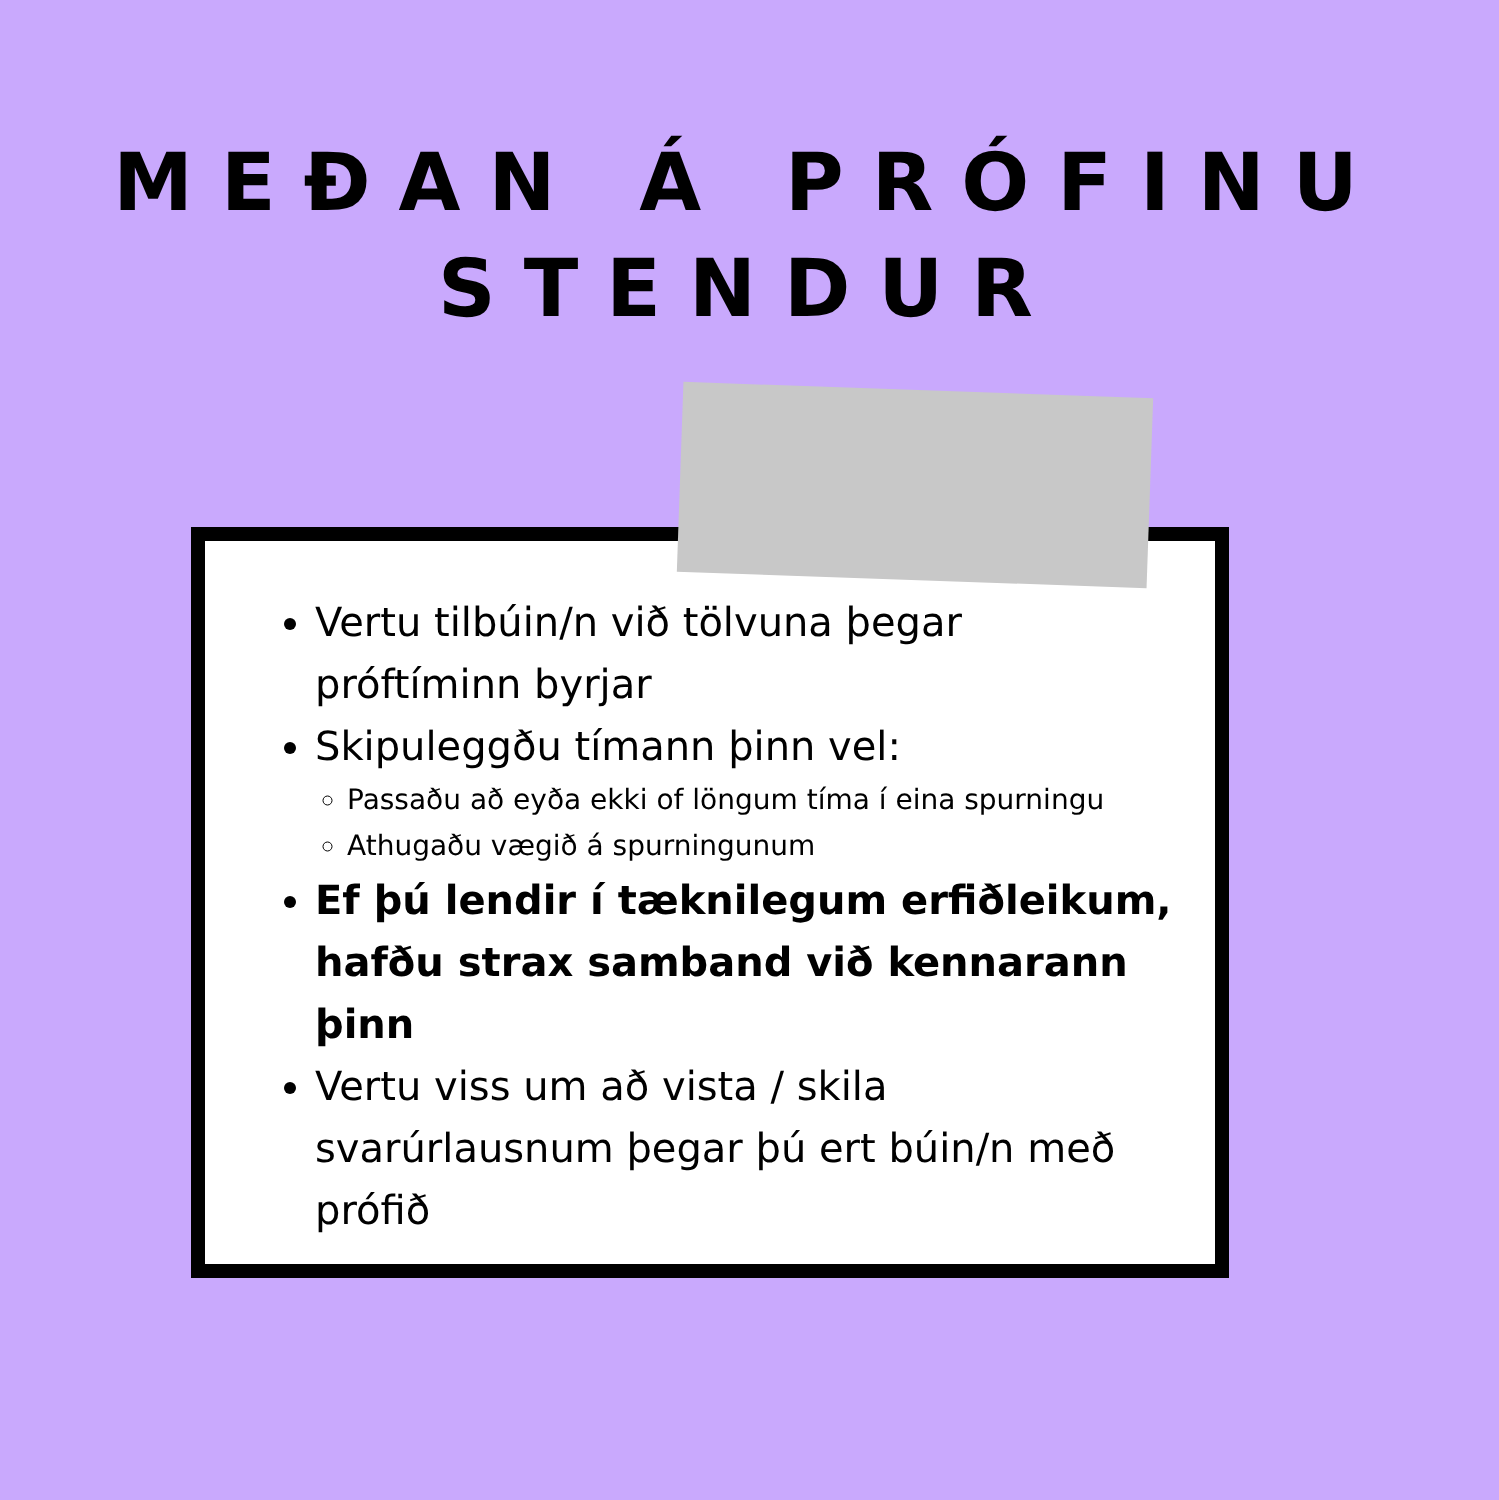MEÐAN Á PRÓFINU
STENDUR
Vertu tilbúin/n við tölvuna þegar próftíminn byrjar
Skipuleggðu tímann þinn vel:
Passaðu að eyða ekki of löngum tíma í eina spurningu
Athugaðu vægið á spurningunum
Ef þú lendir í tæknilegum erfiðleikum, hafðu strax samband við kennarann þinn
Vertu viss um að vista / skila svarúrlausnum þegar þú ert búin/n með prófið